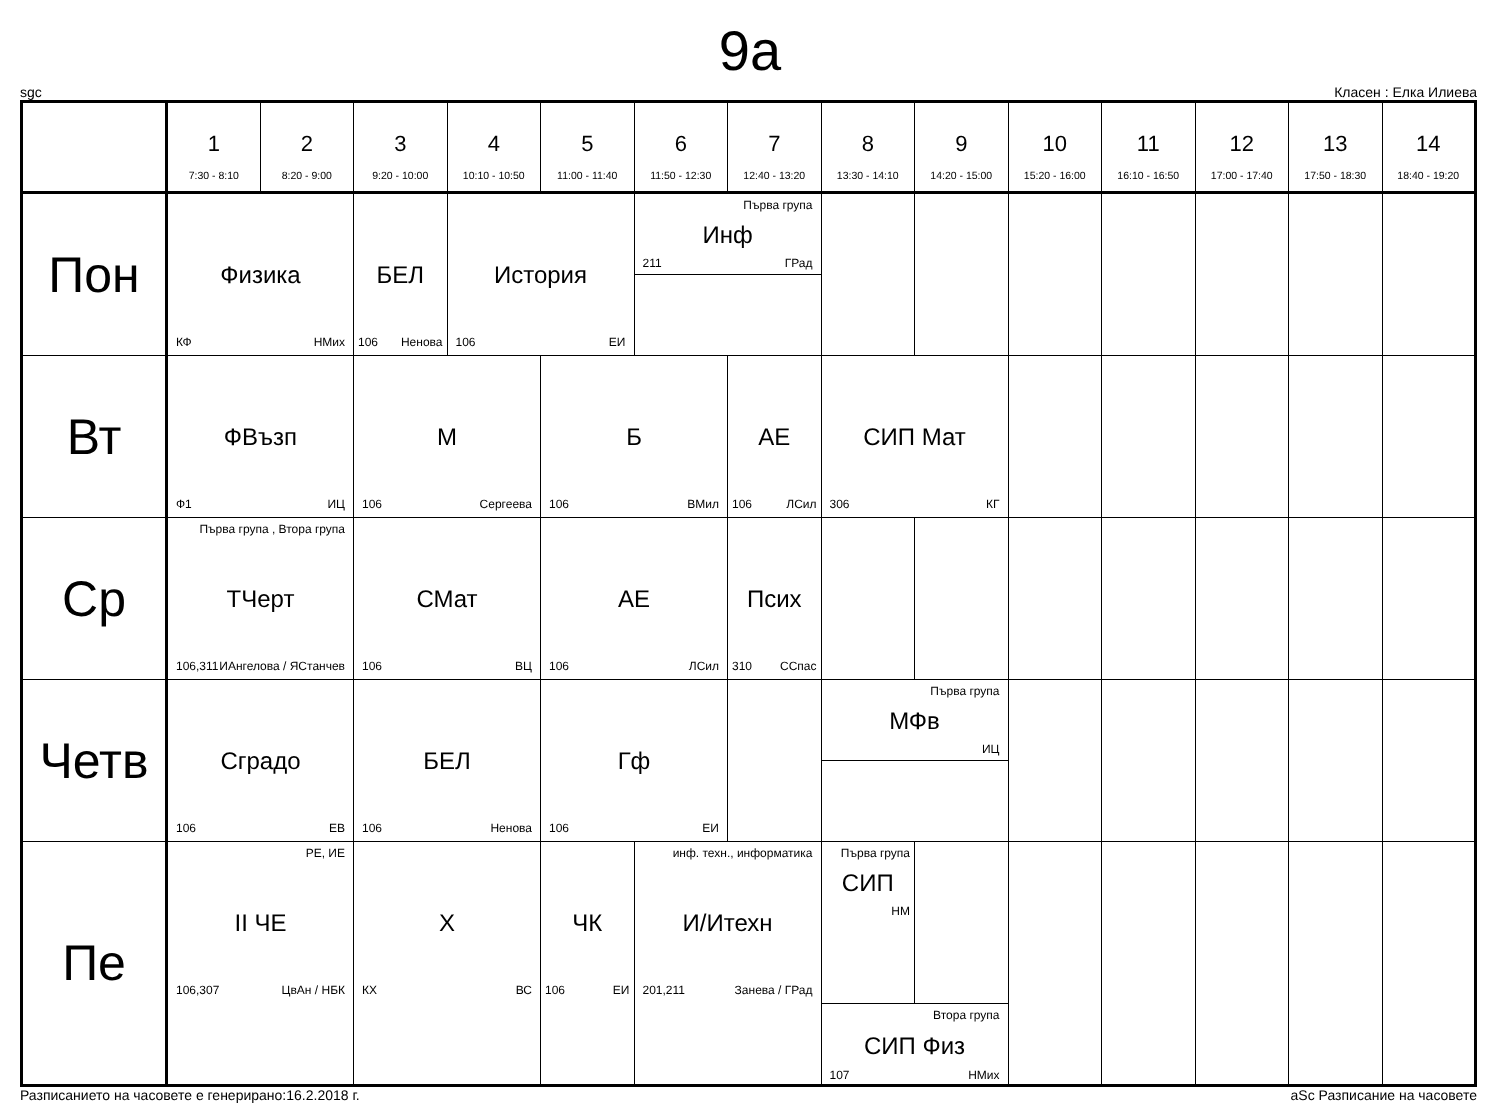9a
sgc Класен : Елка Илиева
| | 1 7:30 - 8:10 | 2 8:20 - 9:00 | 3 9:20 - 10:00 | 4 10:10 - 10:50 | 5 11:00 - 11:40 | 6 11:50 - 12:30 | 7 12:40 - 13:20 | 8 13:30 - 14:10 | 9 14:20 - 15:00 | 10 15:20 - 16:00 | 11 16:10 - 16:50 | 12 17:00 - 17:40 | 13 17:50 - 18:30 | 14 18:40 - 19:20 |
| --- | --- | --- | --- | --- | --- | --- | --- | --- | --- | --- | --- | --- | --- | --- |
| Пон | Физика КФ НМих | | БЕЛ 106 Ненова | История 106 ЕИ | | Първа група Инф 211 ГРад | | | | | | | | |
| Вт | ФВъзп Ф1 ИЦ | | М 106 Сергеева | | Б 106 ВМил | | АЕ 106 ЛСил | СИП Мат 306 КГ | | | | | | |
| Ср | Първа група , Втора група ТЧерт 106,311 ИАнгелова / ЯСтанчев | | СМат 106 ВЦ | | АЕ 106 ЛСил | | Псих 310 ССпас | | | | | | | |
| Четв | Сградо 106 ЕВ | | БЕЛ 106 Ненова | | Гф 106 ЕИ | | | Първа група МФв ИЦ | | | | | | |
| Пе | РЕ, ИЕ II ЧЕ 106,307 ЦвАн / НБК | | Х КХ ВС | | ЧК 106 ЕИ | инф. техн., информатика И/Итехн 201,211 Занева / ГРад | | / Първа група СИП НМ / / / Втора група СИП Физ 107 НМих / / | | | | | | |
Разписанието на часовете е генерирано:16.2.2018 г. aSc Разписание на часовете